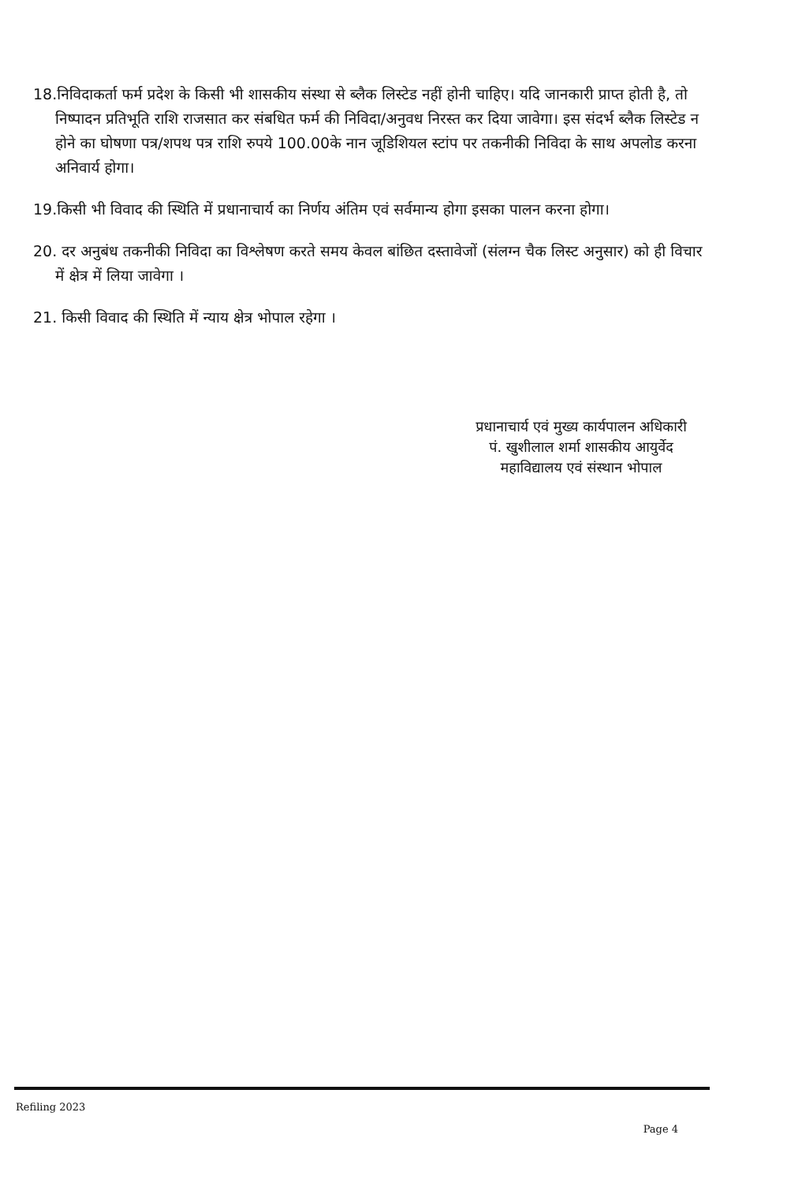18.निविदाकर्ता फर्म प्रदेश के किसी भी शासकीय संस्था से ब्लैक लिस्टेड नहीं होनी चाहिए। यदि जानकारी प्राप्त होती है, तो निष्पादन प्रतिभूति राशि राजसात कर संबधित फर्म की निविदा/अनुवध निरस्त कर दिया जावेगा। इस संदर्भ ब्लैक लिस्टेड न होने का घोषणा पत्र/शपथ पत्र राशि रुपये 100.00के नान जूडिशियल स्टांप पर तकनीकी निविदा के साथ अपलोड करना अनिवार्य होगा।
19.किसी भी विवाद की स्थिति में प्रधानाचार्य का निर्णय अंतिम एवं सर्वमान्य होगा इसका पालन करना होगा।
20. दर अनुबंध तकनीकी निविदा का विश्लेषण करते समय केवल बांछित दस्तावेजों (संलग्न चैक लिस्ट अनुसार) को ही विचार में क्षेत्र में लिया जावेगा ।
21. किसी विवाद की स्थिति में न्याय क्षेत्र भोपाल रहेगा ।
प्रधानाचार्य एवं मुख्य कार्यपालन अधिकारी
पं. खुशीलाल शर्मा शासकीय आयुर्वेद
महाविद्यालय एवं संस्थान भोपाल
Refiling 2023 Page 4